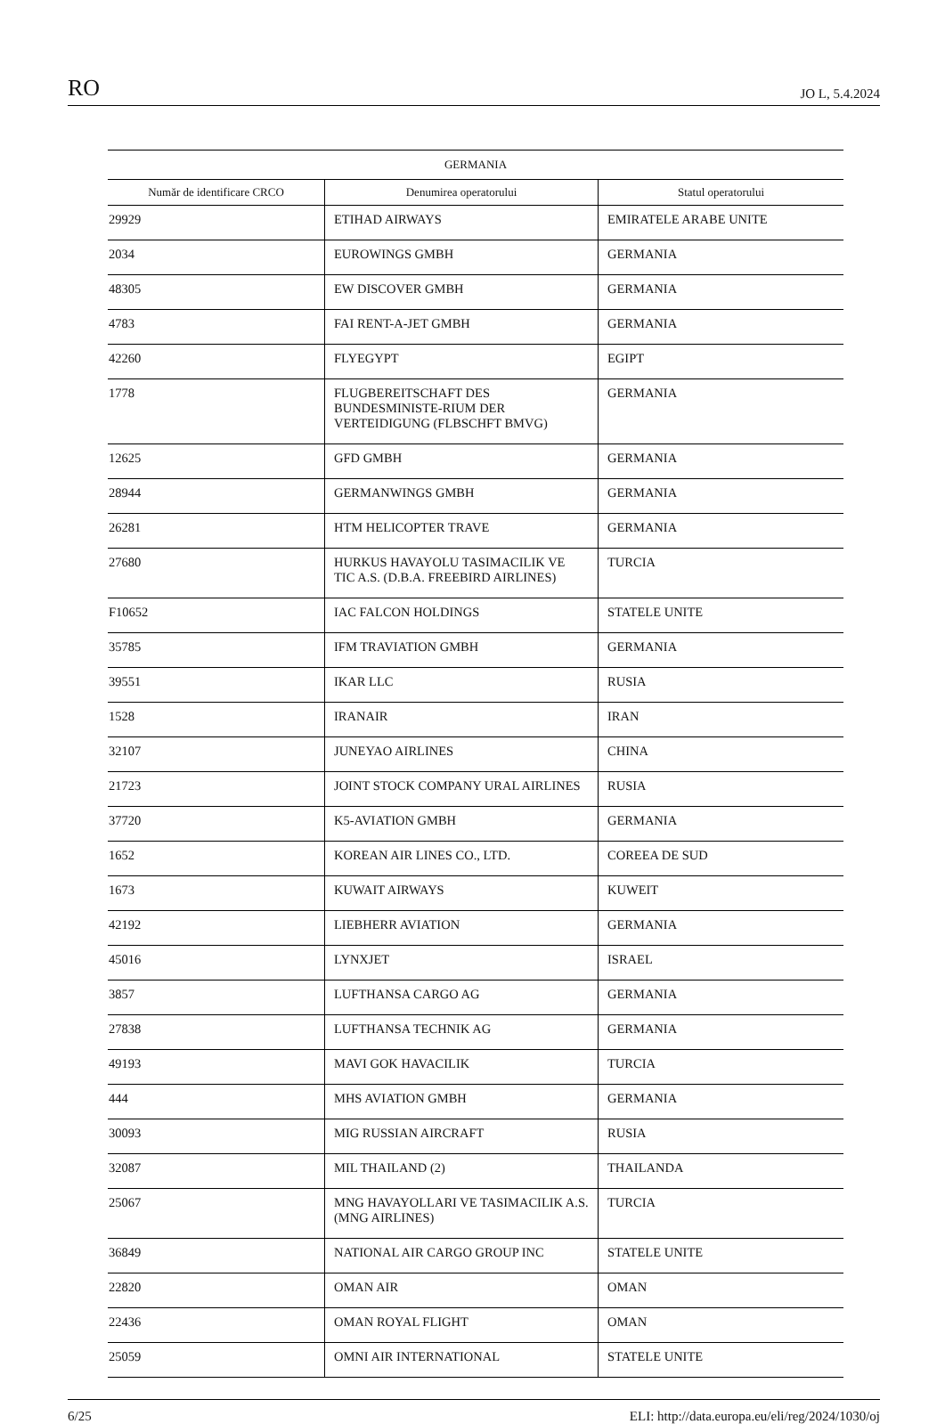RO JO L, 5.4.2024
| GERMANIA | | |
| --- | --- | --- |
| Număr de identificare CRCO | Denumirea operatorului | Statul operatorului |
| 29929 | ETIHAD AIRWAYS | EMIRATELE ARABE UNITE |
| 2034 | EUROWINGS GMBH | GERMANIA |
| 48305 | EW DISCOVER GMBH | GERMANIA |
| 4783 | FAI RENT-A-JET GMBH | GERMANIA |
| 42260 | FLYEGYPT | EGIPT |
| 1778 | FLUGBEREITSCHAFT DES BUNDESMINISTE-RIUM DER VERTEIDIGUNG (FLBSCHFT BMVG) | GERMANIA |
| 12625 | GFD GMBH | GERMANIA |
| 28944 | GERMANWINGS GMBH | GERMANIA |
| 26281 | HTM HELICOPTER TRAVE | GERMANIA |
| 27680 | HURKUS HAVAYOLU TASIMACILIK VE TIC A.S. (D.B.A. FREEBIRD AIRLINES) | TURCIA |
| F10652 | IAC FALCON HOLDINGS | STATELE UNITE |
| 35785 | IFM TRAVIATION GMBH | GERMANIA |
| 39551 | IKAR LLC | RUSIA |
| 1528 | IRANAIR | IRAN |
| 32107 | JUNEYAO AIRLINES | CHINA |
| 21723 | JOINT STOCK COMPANY URAL AIRLINES | RUSIA |
| 37720 | K5-AVIATION GMBH | GERMANIA |
| 1652 | KOREAN AIR LINES CO., LTD. | COREEA DE SUD |
| 1673 | KUWAIT AIRWAYS | KUWEIT |
| 42192 | LIEBHERR AVIATION | GERMANIA |
| 45016 | LYNXJET | ISRAEL |
| 3857 | LUFTHANSA CARGO AG | GERMANIA |
| 27838 | LUFTHANSA TECHNIK AG | GERMANIA |
| 49193 | MAVI GOK HAVACILIK | TURCIA |
| 444 | MHS AVIATION GMBH | GERMANIA |
| 30093 | MIG RUSSIAN AIRCRAFT | RUSIA |
| 32087 | MIL THAILAND (2) | THAILANDA |
| 25067 | MNG HAVAYOLLARI VE TASIMACILIK A.S. (MNG AIRLINES) | TURCIA |
| 36849 | NATIONAL AIR CARGO GROUP INC | STATELE UNITE |
| 22820 | OMAN AIR | OMAN |
| 22436 | OMAN ROYAL FLIGHT | OMAN |
| 25059 | OMNI AIR INTERNATIONAL | STATELE UNITE |
6/25 ELI: http://data.europa.eu/eli/reg/2024/1030/oj